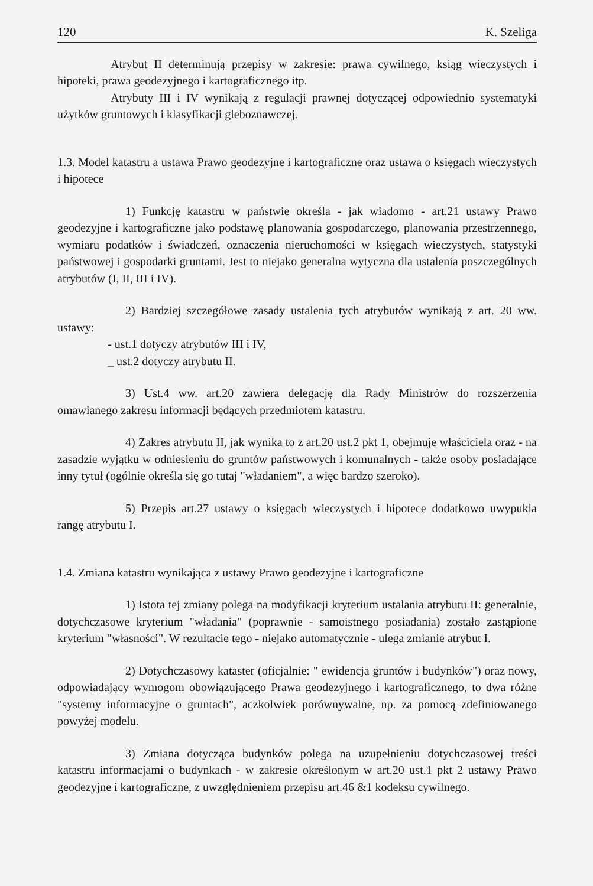120 K. Szeliga
Atrybut II determinują przepisy w zakresie: prawa cywilnego, ksiąg wieczystych i hipoteki, prawa geodezyjnego i kartograficznego itp.
Atrybuty III i IV wynikają z regulacji prawnej dotyczącej odpowiednio systematyki użytków gruntowych i klasyfikacji gleboznawczej.
1.3. Model katastru a ustawa Prawo geodezyjne i kartograficzne oraz ustawa o księgach wieczystych i hipotece
1) Funkcję katastru w państwie określa - jak wiadomo - art.21 ustawy Prawo geodezyjne i kartograficzne jako podstawę planowania gospodarczego, planowania przestrzennego, wymiaru podatków i świadczeń, oznaczenia nieruchomości w księgach wieczystych, statystyki państwowej i gospodarki gruntami. Jest to niejako generalna wytyczna dla ustalenia poszczególnych atrybutów (I, II, III i IV).
2) Bardziej szczegółowe zasady ustalenia tych atrybutów wynikają z art. 20 ww. ustawy:
- ust.1 dotyczy atrybutów III i IV,
_ ust.2 dotyczy atrybutu II.
3) Ust.4 ww. art.20 zawiera delegację dla Rady Ministrów do rozszerzenia omawianego zakresu informacji będących przedmiotem katastru.
4) Zakres atrybutu II, jak wynika to z art.20 ust.2 pkt 1, obejmuje właściciela oraz - na zasadzie wyjątku w odniesieniu do gruntów państwowych i komunalnych - także osoby posiadające inny tytuł (ogólnie określa się go tutaj "władaniem", a więc bardzo szeroko).
5) Przepis art.27 ustawy o księgach wieczystych i hipotece dodatkowo uwypukla rangę atrybutu I.
1.4. Zmiana katastru wynikająca z ustawy Prawo geodezyjne i kartograficzne
1) Istota tej zmiany polega na modyfikacji kryterium ustalania atrybutu II: generalnie, dotychczasowe kryterium "władania" (poprawnie - samoistnego posiadania) zostało zastąpione kryterium "własności". W rezultacie tego - niejako automatycznie - ulega zmianie atrybut I.
2) Dotychczasowy kataster (oficjalnie: " ewidencja gruntów i budynków") oraz nowy, odpowiadający wymogom obowiązującego Prawa geodezyjnego i kartograficznego, to dwa różne "systemy informacyjne o gruntach", aczkolwiek porównywalne, np. za pomocą zdefiniowanego powyżej modelu.
3) Zmiana dotycząca budynków polega na uzupełnieniu dotychczasowej treści katastru informacjami o budynkach - w zakresie określonym w art.20 ust.1 pkt 2 ustawy Prawo geodezyjne i kartograficzne, z uwzględnieniem przepisu art.46 &1 kodeksu cywilnego.